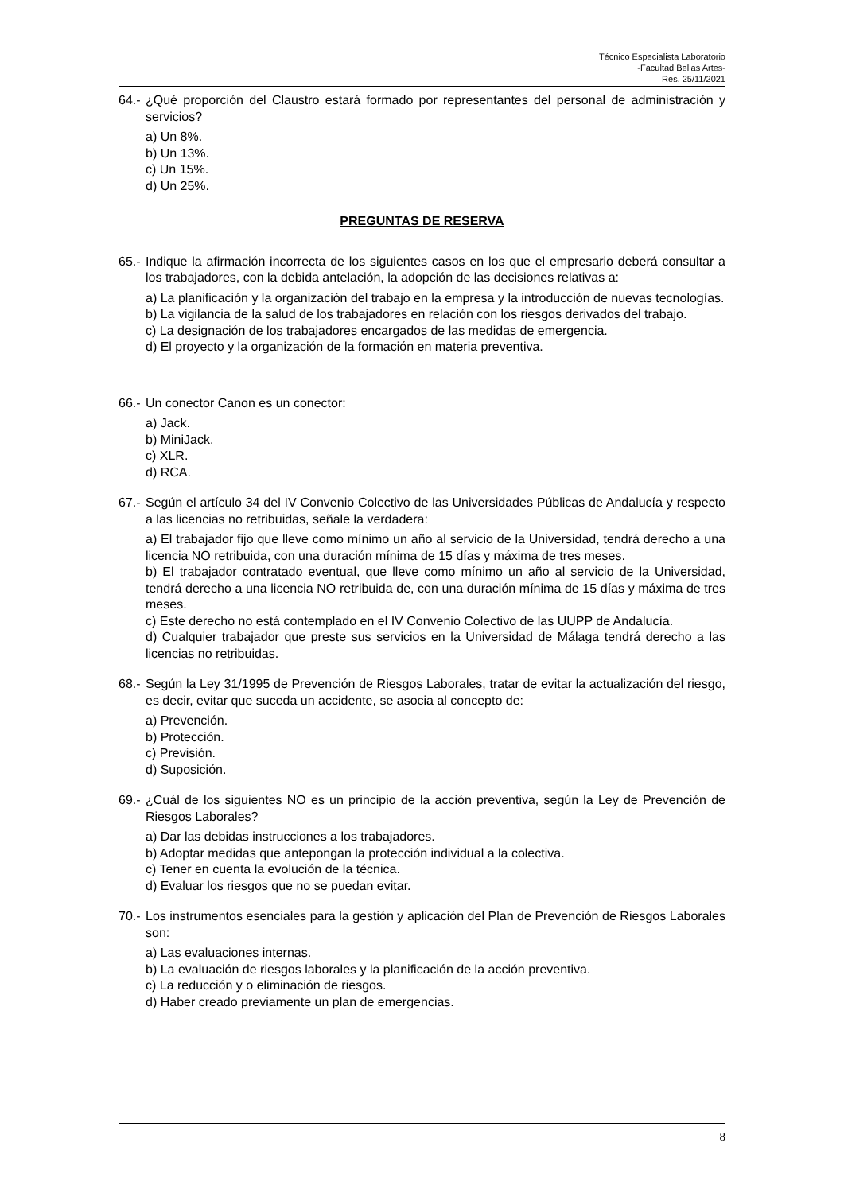Técnico Especialista Laboratorio
-Facultad Bellas Artes-
Res. 25/11/2021
64.- ¿Qué proporción del Claustro estará formado por representantes del personal de administración y servicios?
a) Un 8%.
b) Un 13%.
c) Un 15%.
d) Un 25%.
PREGUNTAS DE RESERVA
65.- Indique la afirmación incorrecta de los siguientes casos en los que el empresario deberá consultar a los trabajadores, con la debida antelación, la adopción de las decisiones relativas a:
a) La planificación y la organización del trabajo en la empresa y la introducción de nuevas tecnologías.
b) La vigilancia de la salud de los trabajadores en relación con los riesgos derivados del trabajo.
c) La designación de los trabajadores encargados de las medidas de emergencia.
d) El proyecto y la organización de la formación en materia preventiva.
66.- Un conector Canon es un conector:
a) Jack.
b) MiniJack.
c) XLR.
d) RCA.
67.- Según el artículo 34 del IV Convenio Colectivo de las Universidades Públicas de Andalucía y respecto a las licencias no retribuidas, señale la verdadera:
a) El trabajador fijo que lleve como mínimo un año al servicio de la Universidad, tendrá derecho a una licencia NO retribuida, con una duración mínima de 15 días y máxima de tres meses.
b) El trabajador contratado eventual, que lleve como mínimo un año al servicio de la Universidad, tendrá derecho a una licencia NO retribuida de, con una duración mínima de 15 días y máxima de tres meses.
c) Este derecho no está contemplado en el IV Convenio Colectivo de las UUPP de Andalucía.
d) Cualquier trabajador que preste sus servicios en la Universidad de Málaga tendrá derecho a las licencias no retribuidas.
68.- Según la Ley 31/1995 de Prevención de Riesgos Laborales, tratar de evitar la actualización del riesgo, es decir, evitar que suceda un accidente, se asocia al concepto de:
a) Prevención.
b) Protección.
c) Previsión.
d) Suposición.
69.- ¿Cuál de los siguientes NO es un principio de la acción preventiva, según la Ley de Prevención de Riesgos Laborales?
a) Dar las debidas instrucciones a los trabajadores.
b) Adoptar medidas que antepongan la protección individual a la colectiva.
c) Tener en cuenta la evolución de la técnica.
d) Evaluar los riesgos que no se puedan evitar.
70.- Los instrumentos esenciales para la gestión y aplicación del Plan de Prevención de Riesgos Laborales son:
a) Las evaluaciones internas.
b) La evaluación de riesgos laborales y la planificación de la acción preventiva.
c) La reducción y o eliminación de riesgos.
d) Haber creado previamente un plan de emergencias.
8